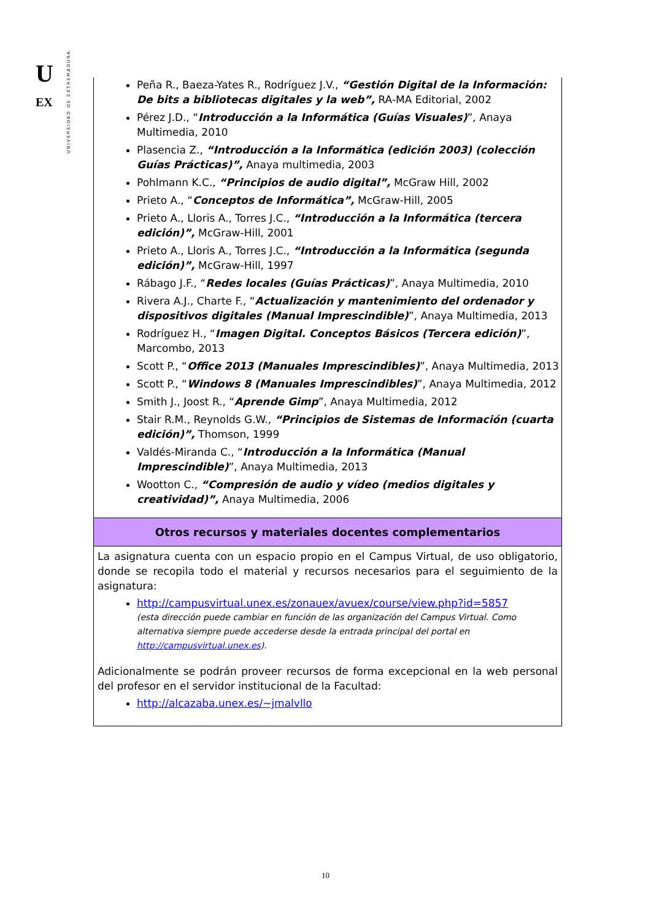U
EX
UNIVERSIDAD DE EXTREMADURA
Peña R., Baeza-Yates R., Rodríguez J.V., “Gestión Digital de la Información: De bits a bibliotecas digitales y la web”, RA-MA Editorial, 2002
Pérez J.D., “Introducción a la Informática (Guías Visuales)”, Anaya Multimedia, 2010
Plasencia Z., “Introducción a la Informática (edición 2003) (colección Guías Prácticas)”, Anaya multimedia, 2003
Pohlmann K.C., “Principios de audio digital”, McGraw Hill, 2002
Prieto A., “Conceptos de Informática”, McGraw-Hill, 2005
Prieto A., Lloris A., Torres J.C., “Introducción a la Informática (tercera edición)”, McGraw-Hill, 2001
Prieto A., Lloris A., Torres J.C., “Introducción a la Informática (segunda edición)”, McGraw-Hill, 1997
Rábago J.F., “Redes locales (Guías Prácticas)”, Anaya Multimedia, 2010
Rivera A.J., Charte F., “Actualización y mantenimiento del ordenador y dispositivos digitales (Manual Imprescindible)”, Anaya Multimedia, 2013
Rodríguez H., “Imagen Digital. Conceptos Básicos (Tercera edición)”, Marcombo, 2013
Scott P., “Office 2013 (Manuales Imprescindibles)”, Anaya Multimedia, 2013
Scott P., “Windows 8 (Manuales Imprescindibles)”, Anaya Multimedia, 2012
Smith J., Joost R., “Aprende Gimp”, Anaya Multimedia, 2012
Stair R.M., Reynolds G.W., “Principios de Sistemas de Información (cuarta edición)”, Thomson, 1999
Valdés-Miranda C., “Introducción a la Informática (Manual Imprescindible)”, Anaya Multimedia, 2013
Wootton C., “Compresión de audio y vídeo (medios digitales y creatividad)”, Anaya Multimedia, 2006
Otros recursos y materiales docentes complementarios
La asignatura cuenta con un espacio propio en el Campus Virtual, de uso obligatorio, donde se recopila todo el material y recursos necesarios para el seguimiento de la asignatura:
http://campusvirtual.unex.es/zonauex/avuex/course/view.php?id=5857
(esta dirección puede cambiar en función de las organización del Campus Virtual. Como alternativa siempre puede accederse desde la entrada principal del portal en http://campusvirtual.unex.es).
Adicionalmente se podrán proveer recursos de forma excepcional en la web personal del profesor en el servidor institucional de la Facultad:
http://alcazaba.unex.es/~jmalvllo
10